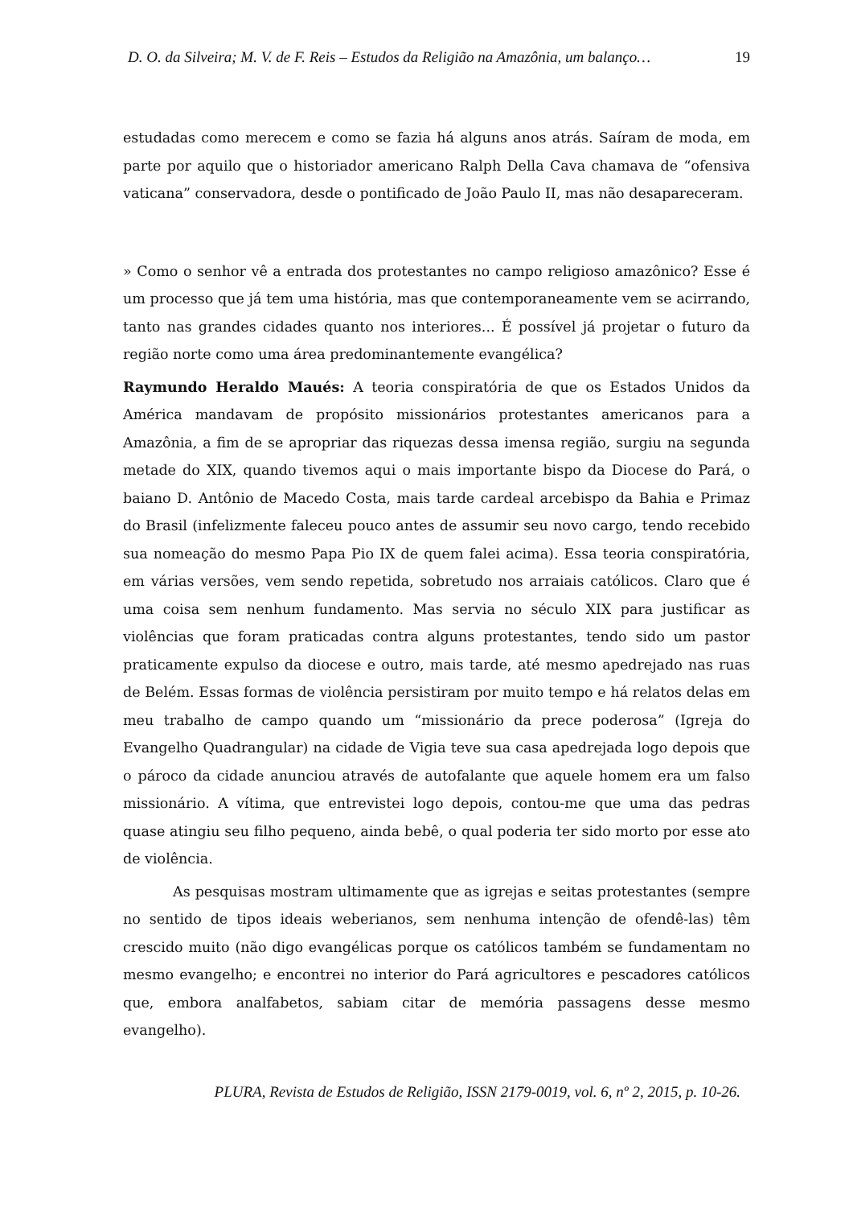D. O. da Silveira; M. V. de F. Reis – Estudos da Religião na Amazônia, um balanço… 19
estudadas como merecem e como se fazia há alguns anos atrás. Saíram de moda, em parte por aquilo que o historiador americano Ralph Della Cava chamava de “ofensiva vaticana” conservadora, desde o pontificado de João Paulo II, mas não desapareceram.
» Como o senhor vê a entrada dos protestantes no campo religioso amazônico? Esse é um processo que já tem uma história, mas que contemporaneamente vem se acirrando, tanto nas grandes cidades quanto nos interiores... É possível já projetar o futuro da região norte como uma área predominantemente evangélica?
Raymundo Heraldo Maués: A teoria conspiratória de que os Estados Unidos da América mandavam de propósito missionários protestantes americanos para a Amazônia, a fim de se apropriar das riquezas dessa imensa região, surgiu na segunda metade do XIX, quando tivemos aqui o mais importante bispo da Diocese do Pará, o baiano D. Antônio de Macedo Costa, mais tarde cardeal arcebispo da Bahia e Primaz do Brasil (infelizmente faleceu pouco antes de assumir seu novo cargo, tendo recebido sua nomeação do mesmo Papa Pio IX de quem falei acima). Essa teoria conspiratória, em várias versões, vem sendo repetida, sobretudo nos arraiais católicos. Claro que é uma coisa sem nenhum fundamento. Mas servia no século XIX para justificar as violências que foram praticadas contra alguns protestantes, tendo sido um pastor praticamente expulso da diocese e outro, mais tarde, até mesmo apedrejado nas ruas de Belém. Essas formas de violência persistiram por muito tempo e há relatos delas em meu trabalho de campo quando um “missionário da prece poderosa” (Igreja do Evangelho Quadrangular) na cidade de Vigia teve sua casa apedrejada logo depois que o pároco da cidade anunciou através de autofalante que aquele homem era um falso missionário. A vítima, que entrevistei logo depois, contou-me que uma das pedras quase atingiu seu filho pequeno, ainda bebê, o qual poderia ter sido morto por esse ato de violência.
As pesquisas mostram ultimamente que as igrejas e seitas protestantes (sempre no sentido de tipos ideais weberianos, sem nenhuma intenção de ofendê-las) têm crescido muito (não digo evangélicas porque os católicos também se fundamentam no mesmo evangelho; e encontrei no interior do Pará agricultores e pescadores católicos que, embora analfabetos, sabiam citar de memória passagens desse mesmo evangelho).
PLURA, Revista de Estudos de Religião, ISSN 2179-0019, vol. 6, nº 2, 2015, p. 10-26.